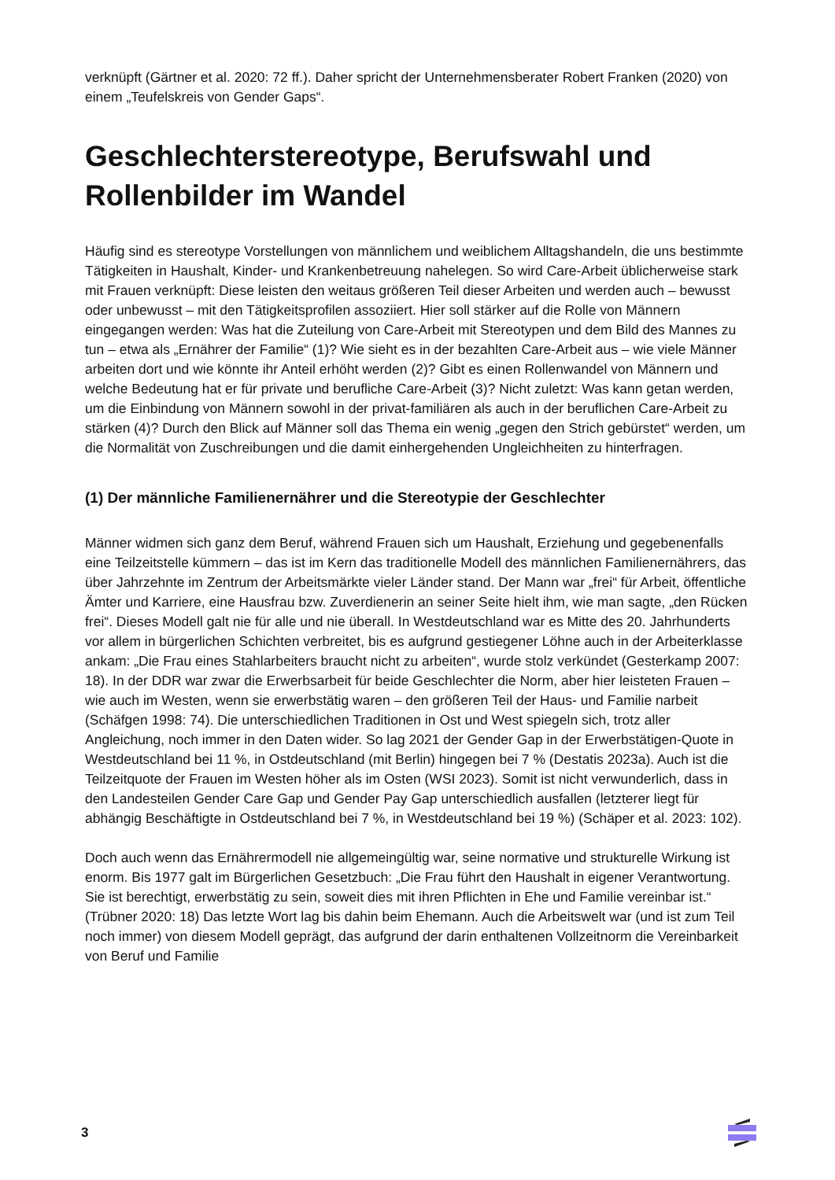verknüpft (Gärtner et al. 2020: 72 ff.). Daher spricht der Unternehmensberater Robert Franken (2020) von einem „Teufelskreis von Gender Gaps“.
Geschlechterstereotype, Berufswahl und Rollenbilder im Wandel
Häufig sind es stereotype Vorstellungen von männlichem und weiblichem Alltagshandeln, die uns bestimmte Tätigkeiten in Haushalt, Kinder- und Krankenbetreuung nahelegen. So wird Care-Arbeit üblicherweise stark mit Frauen verknüpft: Diese leisten den weitaus größeren Teil dieser Arbeiten und werden auch – bewusst oder unbewusst – mit den Tätigkeitsprofilen assoziiert. Hier soll stärker auf die Rolle von Männern eingegangen werden: Was hat die Zuteilung von Care-Arbeit mit Stereotypen und dem Bild des Mannes zu tun – etwa als „Ernährer der Familie“ (1)? Wie sieht es in der bezahlten Care-Arbeit aus – wie viele Männer arbeiten dort und wie könnte ihr Anteil erhöht werden (2)? Gibt es einen Rollenwandel von Männern und welche Bedeutung hat er für private und berufliche Care-Arbeit (3)? Nicht zuletzt: Was kann getan werden, um die Einbindung von Männern sowohl in der privat-familiären als auch in der beruflichen Care-Arbeit zu stärken (4)? Durch den Blick auf Männer soll das Thema ein wenig „gegen den Strich gebürstet“ werden, um die Normalität von Zuschreibungen und die damit einhergehenden Ungleichheiten zu hinterfragen.
(1) Der männliche Familienernährer und die Stereotypie der Geschlechter
Männer widmen sich ganz dem Beruf, während Frauen sich um Haushalt, Erziehung und gegebenenfalls eine Teilzeitstelle kümmern – das ist im Kern das traditionelle Modell des männlichen Familienernährers, das über Jahrzehnte im Zentrum der Arbeitsmärkte vieler Länder stand. Der Mann war „frei“ für Arbeit, öffentliche Ämter und Karriere, eine Hausfrau bzw. Zuverdienerin an seiner Seite hielt ihm, wie man sagte, „den Rücken frei“. Dieses Modell galt nie für alle und nie überall. In Westdeutschland war es Mitte des 20. Jahrhunderts vor allem in bürgerlichen Schichten verbreitet, bis es aufgrund gestiegener Löhne auch in der Arbeiterklasse ankam: „Die Frau eines Stahlarbeiters braucht nicht zu arbeiten“, wurde stolz verkündet (Gesterkamp 2007: 18). In der DDR war zwar die Erwerbsarbeit für beide Geschlechter die Norm, aber hier leisteten Frauen – wie auch im Westen, wenn sie erwerbstätig waren – den größeren Teil der Haus- und Familie narbeit (Schäfgen 1998: 74). Die unterschiedlichen Traditionen in Ost und West spiegeln sich, trotz aller Angleichung, noch immer in den Daten wider. So lag 2021 der Gender Gap in der Erwerbstätigen-Quote in Westdeutschland bei 11 %, in Ostdeutschland (mit Berlin) hingegen bei 7 % (Destatis 2023a). Auch ist die Teilzeitquote der Frauen im Westen höher als im Osten (WSI 2023). Somit ist nicht verwunderlich, dass in den Landesteilen Gender Care Gap und Gender Pay Gap unterschiedlich ausfallen (letzterer liegt für abhängig Beschäftigte in Ostdeutschland bei 7 %, in Westdeutschland bei 19 %) (Schäper et al. 2023: 102).
Doch auch wenn das Ernährermodell nie allgemeingültig war, seine normative und strukturelle Wirkung ist enorm. Bis 1977 galt im Bürgerlichen Gesetzbuch: „Die Frau führt den Haushalt in eigener Verantwortung. Sie ist berechtigt, erwerbstätig zu sein, soweit dies mit ihren Pflichten in Ehe und Familie vereinbar ist.“ (Trübner 2020: 18) Das letzte Wort lag bis dahin beim Ehemann. Auch die Arbeitswelt war (und ist zum Teil noch immer) von diesem Modell geprägt, das aufgrund der darin enthaltenen Vollzeitnorm die Vereinbarkeit von Beruf und Familie
3